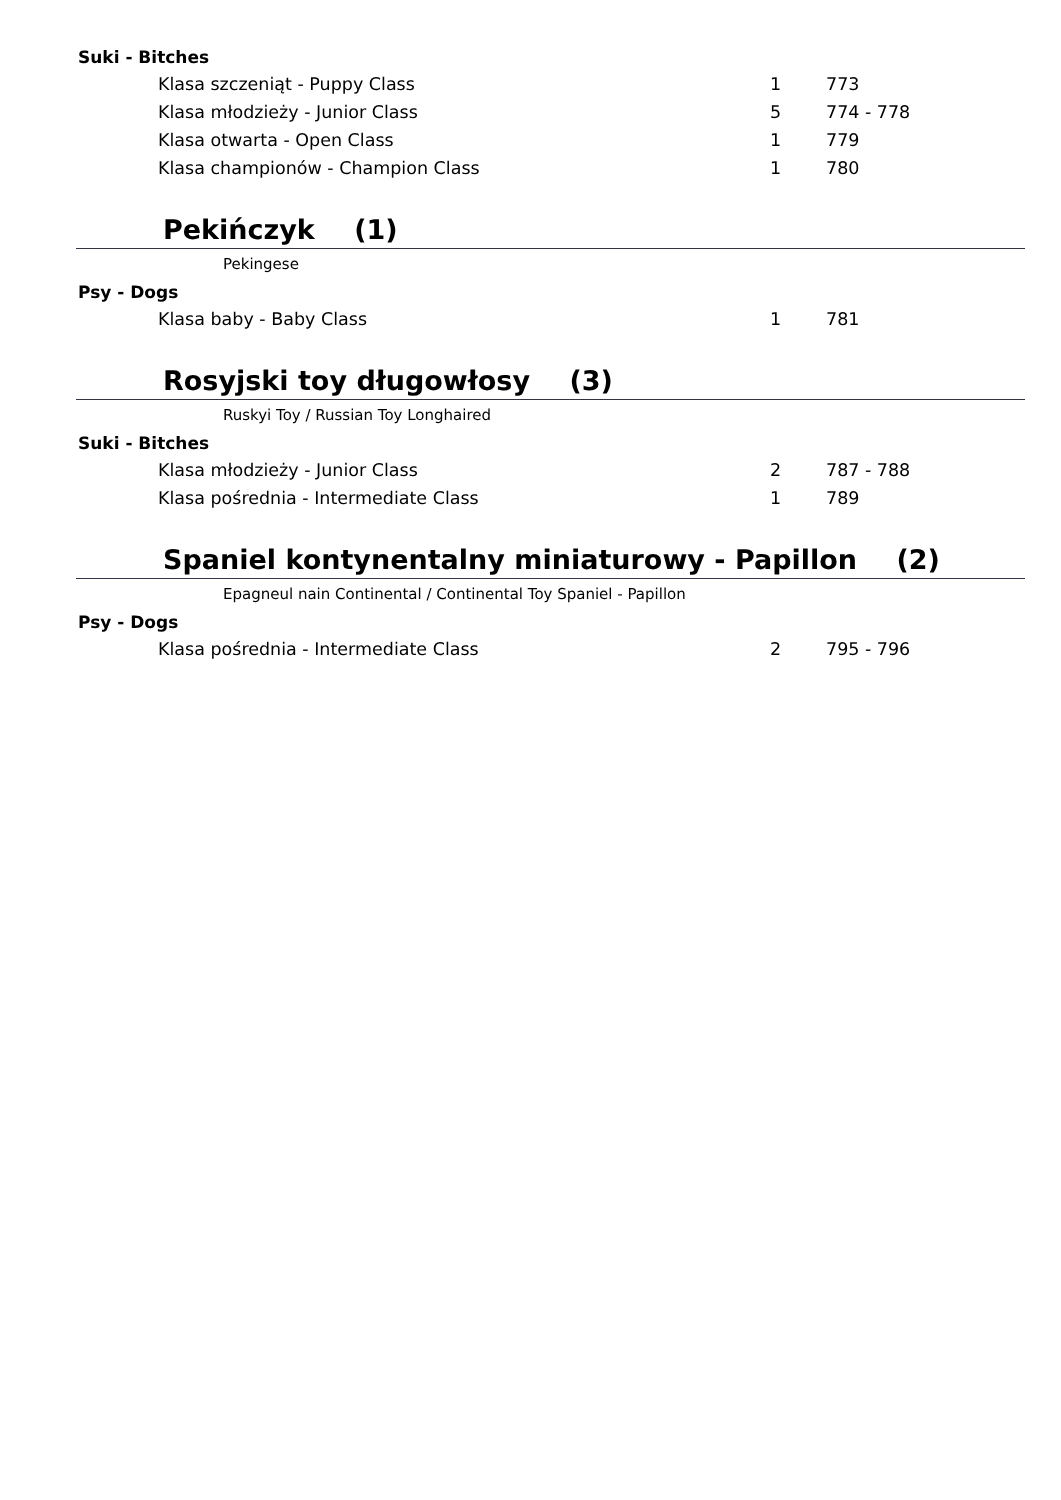Suki - Bitches
Klasa szczeniąt - Puppy Class 1 773
Klasa młodzieży - Junior Class 5 774 - 778
Klasa otwarta - Open Class 1 779
Klasa championów - Champion Class 1 780
Pekińczyk (1)
Pekingese
Psy - Dogs
Klasa baby - Baby Class 1 781
Rosyjski toy długowłosy (3)
Ruskyi Toy / Russian Toy Longhaired
Suki - Bitches
Klasa młodzieży - Junior Class 2 787 - 788
Klasa pośrednia - Intermediate Class 1 789
Spaniel kontynentalny miniaturowy - Papillon (2)
Epagneul nain Continental / Continental Toy Spaniel - Papillon
Psy - Dogs
Klasa pośrednia - Intermediate Class 2 795 - 796